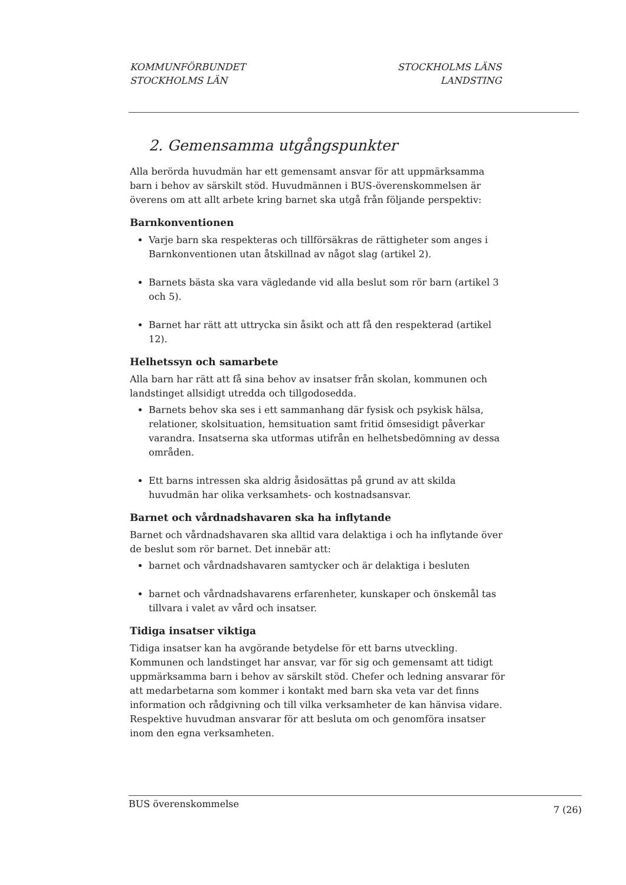KOMMUNFÖRBUNDET
STOCKHOLMS LÄN
STOCKHOLMS LÄNS
LANDSTING
2. Gemensamma utgångspunkter
Alla berörda huvudmän har ett gemensamt ansvar för att uppmärksamma barn i behov av särskilt stöd. Huvudmännen i BUS-överenskommelsen är överens om att allt arbete kring barnet ska utgå från följande perspektiv:
Barnkonventionen
Varje barn ska respekteras och tillförsäkras de rättigheter som anges i Barnkonventionen utan åtskillnad av något slag (artikel 2).
Barnets bästa ska vara vägledande vid alla beslut som rör barn (artikel 3 och 5).
Barnet har rätt att uttrycka sin åsikt och att få den respekterad (artikel 12).
Helhetssyn och samarbete
Alla barn har rätt att få sina behov av insatser från skolan, kommunen och landstinget allsidigt utredda och tillgodosedda.
Barnets behov ska ses i ett sammanhang där fysisk och psykisk hälsa, relationer, skolsituation, hemsituation samt fritid ömsesidigt påverkar varandra. Insatserna ska utformas utifrån en helhetsbedömning av dessa områden.
Ett barns intressen ska aldrig åsidosättas på grund av att skilda huvudmän har olika verksamhets- och kostnadsansvar.
Barnet och vårdnadshavaren ska ha inflytande
Barnet och vårdnadshavaren ska alltid vara delaktiga i och ha inflytande över de beslut som rör barnet. Det innebär att:
barnet och vårdnadshavaren samtycker och är delaktiga i besluten
barnet och vårdnadshavarens erfarenheter, kunskaper och önskemål tas tillvara i valet av vård och insatser.
Tidiga insatser viktiga
Tidiga insatser kan ha avgörande betydelse för ett barns utveckling. Kommunen och landstinget har ansvar, var för sig och gemensamt att tidigt uppmärksamma barn i behov av särskilt stöd. Chefer och ledning ansvarar för att medarbetarna som kommer i kontakt med barn ska veta var det finns information och rådgivning och till vilka verksamheter de kan hänvisa vidare. Respektive huvudman ansvarar för att besluta om och genomföra insatser inom den egna verksamheten.
BUS överenskommelse 7 (26)